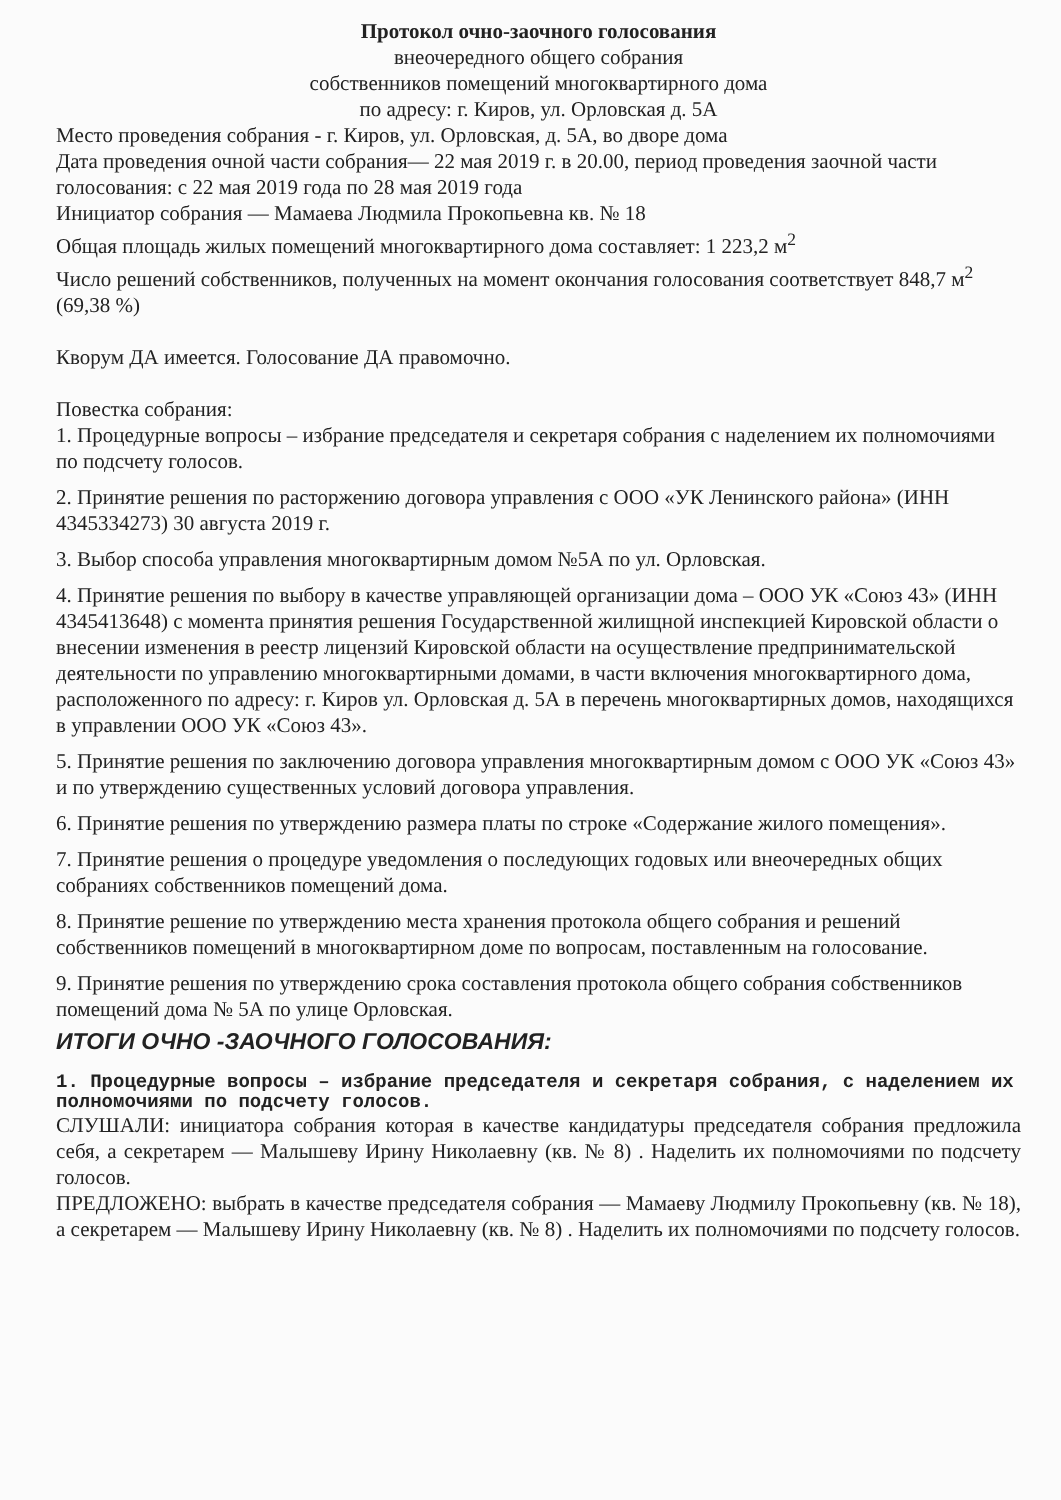Протокол очно-заочного голосования
внеочередного общего собрания
собственников помещений многоквартирного дома
по адресу: г. Киров, ул. Орловская д. 5А
Место проведения собрания - г. Киров, ул. Орловская, д. 5А, во дворе дома
Дата проведения очной части собрания— 22 мая 2019 г. в 20.00, период проведения заочной части голосования: с 22 мая 2019 года по 28 мая 2019 года
Инициатор собрания — Мамаева Людмила Прокопьевна кв. № 18
Общая площадь жилых помещений многоквартирного дома составляет: 1 223,2 м<sup>2</sup>
Число решений собственников, полученных на момент окончания голосования соответствует 848,7 м<sup>2</sup> (69,38 %)
Кворум ДА имеется. Голосование ДА правомочно.
Повестка собрания:
1. Процедурные вопросы – избрание председателя и секретаря собрания с наделением их полномочиями по подсчету голосов.
2. Принятие решения по расторжению договора управления с ООО «УК Ленинского района» (ИНН 4345334273) 30 августа 2019 г.
3. Выбор способа управления многоквартирным домом №5А по ул. Орловская.
4. Принятие решения по выбору в качестве управляющей организации дома – ООО УК «Союз 43» (ИНН 4345413648) с момента принятия решения Государственной жилищной инспекцией Кировской области о внесении изменения в реестр лицензий Кировской области на осуществление предпринимательской деятельности по управлению многоквартирными домами, в части включения многоквартирного дома, расположенного по адресу: г. Киров ул. Орловская д. 5А в перечень многоквартирных домов, находящихся в управлении ООО УК «Союз 43».
5. Принятие решения по заключению договора управления многоквартирным домом с ООО УК «Союз 43» и по утверждению существенных условий договора управления.
6. Принятие решения по утверждению размера платы по строке «Содержание жилого помещения».
7. Принятие решения о процедуре уведомления о последующих годовых или внеочередных общих собраниях собственников помещений дома.
8. Принятие решение по утверждению места хранения протокола общего собрания и решений собственников помещений в многоквартирном доме по вопросам, поставленным на голосование.
9. Принятие решения по утверждению срока составления протокола общего собрания собственников помещений дома № 5А по улице Орловская.
ИТОГИ ОЧНО -ЗАОЧНОГО ГОЛОСОВАНИЯ:
1. Процедурные вопросы – избрание председателя и секретаря собрания, с наделением их полномочиями по подсчету голосов.
СЛУШАЛИ: инициатора собрания которая в качестве кандидатуры председателя собрания предложила себя, а секретарем — Малышеву Ирину Николаевну (кв. № 8) . Наделить их полномочиями по подсчету голосов.
ПРЕДЛОЖЕНО: выбрать в качестве председателя собрания — Мамаеву Людмилу Прокопьевну (кв. № 18), а секретарем — Малышеву Ирину Николаевну (кв. № 8) . Наделить их полномочиями по подсчету голосов.